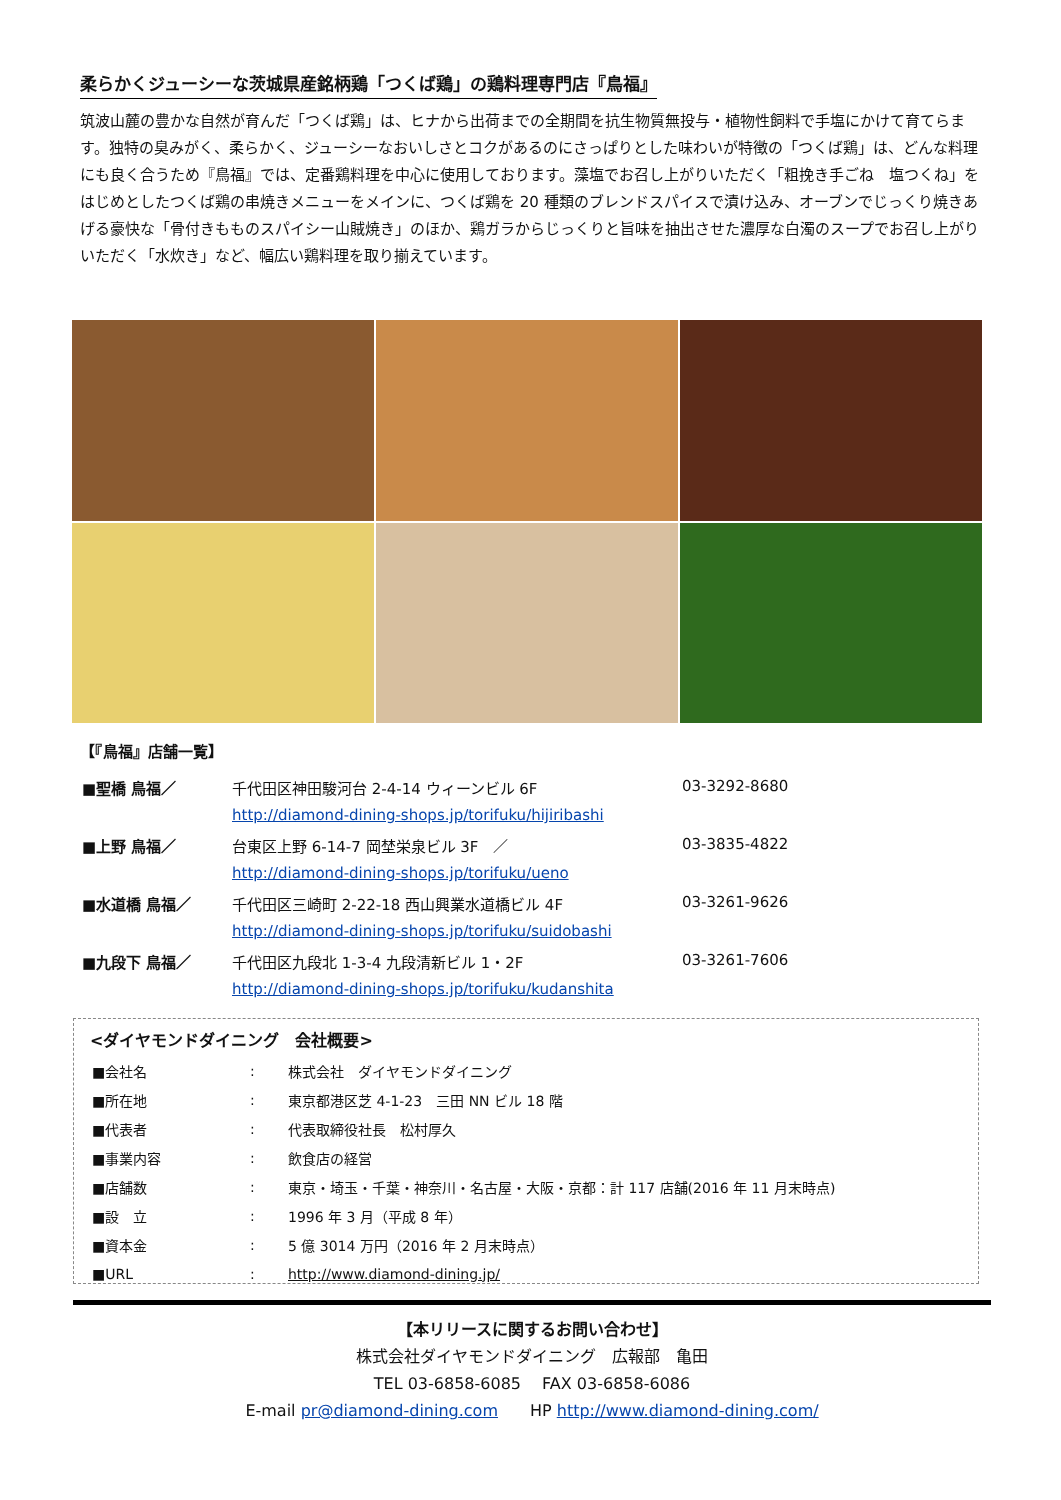柔らかくジューシーな茨城県産銘柄鶏「つくば鶏」の鶏料理専門店『鳥福』
筑波山麓の豊かな自然が育んだ「つくば鶏」は、ヒナから出荷までの全期間を抗生物質無投与・植物性飼料で手塩にかけて育てらます。独特の臭みがく、柔らかく、ジューシーなおいしさとコクがあるのにさっぱりとした味わいが特徴の「つくば鶏」は、どんな料理にも良く合うため『鳥福』では、定番鶏料理を中心に使用しております。藻塩でお召し上がりいただく「粗挽き手ごね　塩つくね」をはじめとしたつくば鶏の串焼きメニューをメインに、つくば鶏を 20 種類のブレンドスパイスで漬け込み、オーブンでじっくり焼きあげる豪快な「骨付きもものスパイシー山賊焼き」のほか、鶏ガラからじっくりと旨味を抽出させた濃厚な白濁のスープでお召し上がりいただく「水炊き」など、幅広い鶏料理を取り揃えています。
【『鳥福』店舗一覧】
| ■聖橋 鳥福／ | 千代田区神田駿河台 2-4-14 ウィーンビル 6F | 03-3292-8680 |
| | http://diamond-dining-shops.jp/torifuku/hijiribashi | |
| ■上野 鳥福／ | 台東区上野 6-14-7 岡埜栄泉ビル 3F ／ | 03-3835-4822 |
| | http://diamond-dining-shops.jp/torifuku/ueno | |
| ■水道橋 鳥福／ | 千代田区三崎町 2-22-18 西山興業水道橋ビル 4F | 03-3261-9626 |
| | http://diamond-dining-shops.jp/torifuku/suidobashi | |
| ■九段下 鳥福／ | 千代田区九段北 1-3-4 九段清新ビル 1・2F | 03-3261-7606 |
| | http://diamond-dining-shops.jp/torifuku/kudanshita | |
<ダイヤモンドダイニング　会社概要>
| ■会社名 | : | 株式会社 ダイヤモンドダイニング |
| ■所在地 | : | 東京都港区芝 4-1-23 三田 NN ビル 18 階 |
| ■代表者 | : | 代表取締役社長 松村厚久 |
| ■事業内容 | : | 飲食店の経営 |
| ■店舗数 | : | 東京・埼玉・千葉・神奈川・名古屋・大阪・京都：計 117 店舗(2016 年 11 月末時点) |
| ■設 立 | : | 1996 年 3 月（平成 8 年） |
| ■資本金 | : | 5 億 3014 万円（2016 年 2 月末時点） |
| ■URL | : | http://www.diamond-dining.jp/ |
【本リリースに関するお問い合わせ】
株式会社ダイヤモンドダイニング　広報部　亀田
TEL 03-6858-6085　 FAX 03-6858-6086
E-mail pr@diamond-dining.com　　HP http://www.diamond-dining.com/